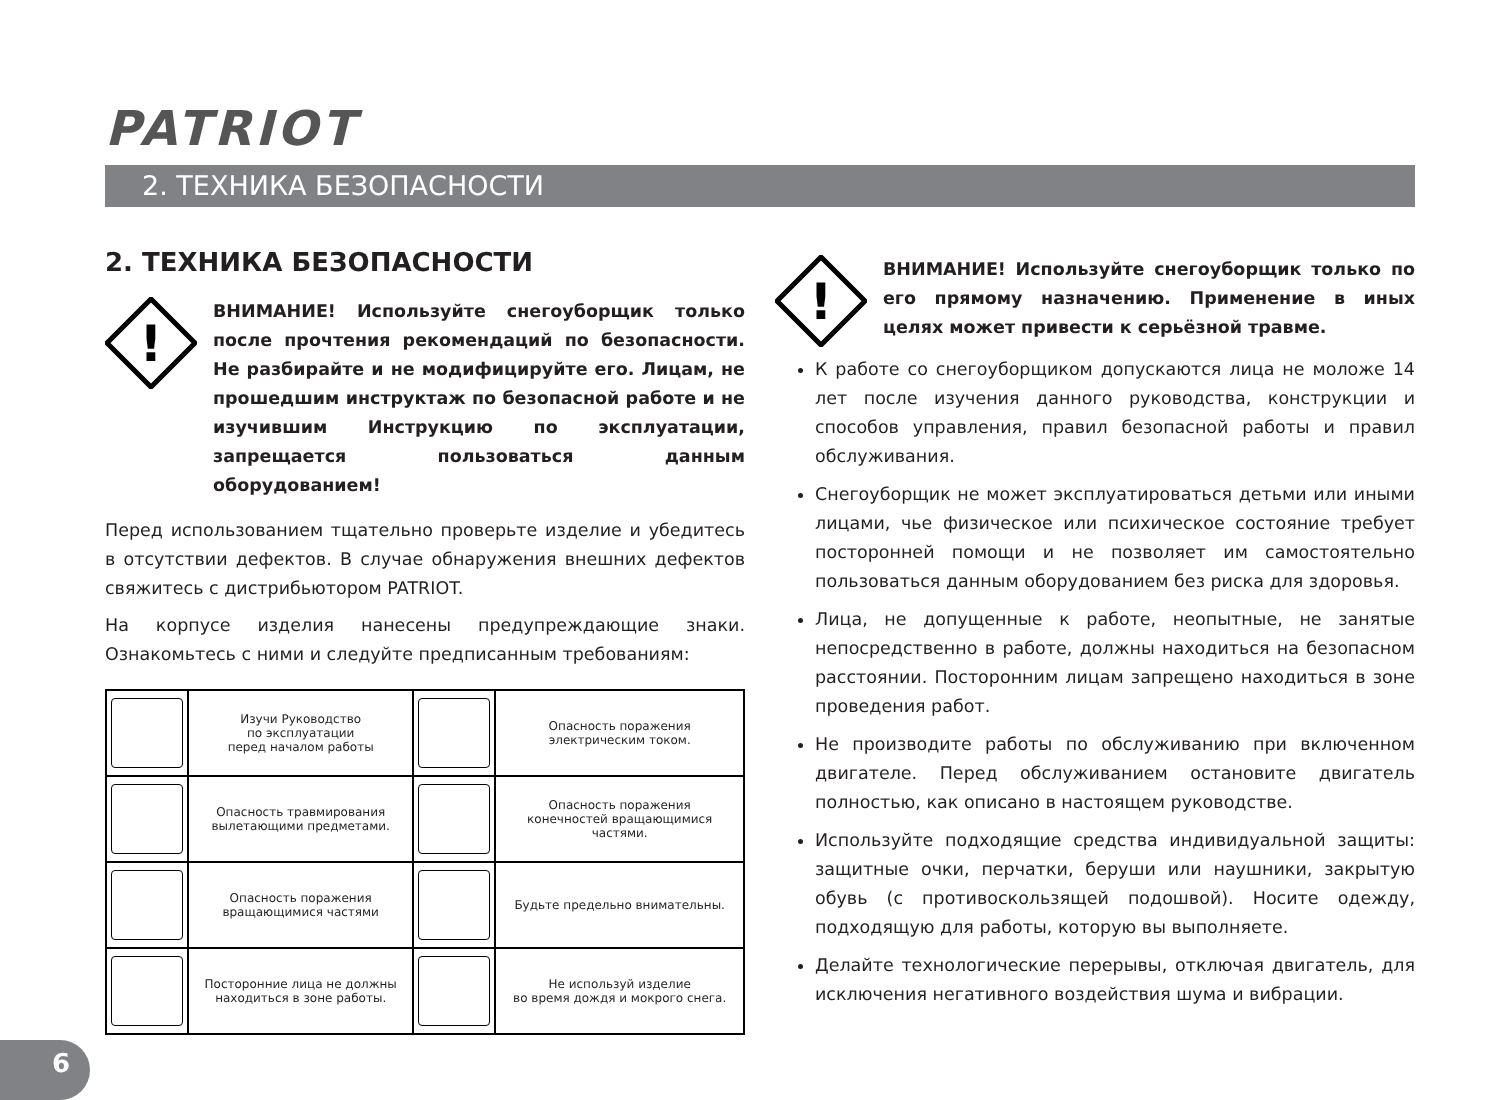PATRIOT
2. ТЕХНИКА БЕЗОПАСНОСТИ
2. ТЕХНИКА БЕЗОПАСНОСТИ
!
ВНИМАНИЕ! Используйте снегоуборщик только после прочтения рекомендаций по безопасности. Не разбирайте и не модифицируйте его. Лицам, не прошедшим инструктаж по безопасной работе и не изучившим Инструкцию по эксплуатации, запрещается пользоваться данным оборудованием!
Перед использованием тщательно проверьте изделие и убедитесь в отсутствии дефектов. В случае обнаружения внешних дефектов свяжитесь с дистрибьютором PATRIOT.
На корпусе изделия нанесены предупреждающие знаки. Ознакомьтесь с ними и следуйте предписанным требованиям:
| | Изучи Руководство по эксплуатации перед началом работы | | Опасность поражения электрическим током. |
| | Опасность травмирования вылетающими предметами. | | Опасность поражения конечностей вращающимися частями. |
| | Опасность поражения вращающимися частями | | Будьте предельно внимательны. |
| | Посторонние лица не должны находиться в зоне работы. | | Не используй изделие во время дождя и мокрого снега. |
!
ВНИМАНИЕ! Используйте снегоуборщик только по его прямому назначению. Применение в иных целях может привести к серьёзной травме.
К работе со снегоуборщиком допускаются лица не моложе 14 лет после изучения данного руководства, конструкции и способов управления, правил безопасной работы и правил обслуживания.
Снегоуборщик не может эксплуатироваться детьми или иными лицами, чье физическое или психическое состояние требует посторонней помощи и не позволяет им самостоятельно пользоваться данным оборудованием без риска для здоровья.
Лица, не допущенные к работе, неопытные, не занятые непосредственно в работе, должны находиться на безопасном расстоянии. Посторонним лицам запрещено находиться в зоне проведения работ.
Не производите работы по обслуживанию при включенном двигателе. Перед обслуживанием остановите двигатель полностью, как описано в настоящем руководстве.
Используйте подходящие средства индивидуальной защиты: защитные очки, перчатки, беруши или наушники, закрытую обувь (с противоскользящей подошвой). Носите одежду, подходящую для работы, которую вы выполняете.
Делайте технологические перерывы, отключая двигатель, для исключения негативного воздействия шума и вибрации.
6